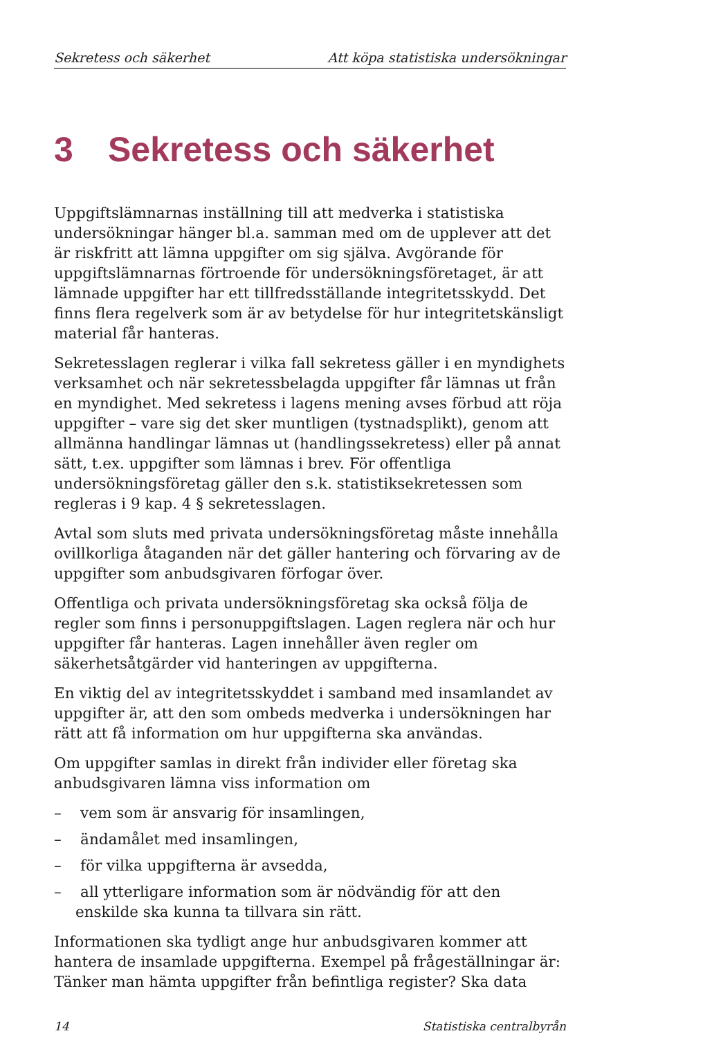Sekretess och säkerhet Att köpa statistiska undersökningar
3 Sekretess och säkerhet
Uppgiftslämnarnas inställning till att medverka i statistiska undersökningar hänger bl.a. samman med om de upplever att det är riskfritt att lämna uppgifter om sig själva. Avgörande för uppgiftslämnarnas förtroende för undersökningsföretaget, är att lämnade uppgifter har ett tillfredsställande integritetsskydd. Det finns flera regelverk som är av betydelse för hur integritetskänsligt material får hanteras.
Sekretesslagen reglerar i vilka fall sekretess gäller i en myndighets verksamhet och när sekretessbelagda uppgifter får lämnas ut från en myndighet. Med sekretess i lagens mening avses förbud att röja uppgifter – vare sig det sker muntligen (tystnadsplikt), genom att allmänna handlingar lämnas ut (handlingssekretess) eller på annat sätt, t.ex. uppgifter som lämnas i brev. För offentliga undersökningsföretag gäller den s.k. statistiksekretessen som regleras i 9 kap. 4 § sekretesslagen.
Avtal som sluts med privata undersökningsföretag måste innehålla ovillkorliga åtaganden när det gäller hantering och förvaring av de uppgifter som anbudsgivaren förfogar över.
Offentliga och privata undersökningsföretag ska också följa de regler som finns i personuppgiftslagen. Lagen reglera när och hur uppgifter får hanteras. Lagen innehåller även regler om säkerhetsåtgärder vid hanteringen av uppgifterna.
En viktig del av integritetsskyddet i samband med insamlandet av uppgifter är, att den som ombeds medverka i undersökningen har rätt att få information om hur uppgifterna ska användas.
Om uppgifter samlas in direkt från individer eller företag ska anbudsgivaren lämna viss information om
– vem som är ansvarig för insamlingen,
– ändamålet med insamlingen,
– för vilka uppgifterna är avsedda,
– all ytterligare information som är nödvändig för att den enskilde ska kunna ta tillvara sin rätt.
Informationen ska tydligt ange hur anbudsgivaren kommer att hantera de insamlade uppgifterna. Exempel på frågeställningar är: Tänker man hämta uppgifter från befintliga register? Ska data
14 Statistiska centralbyrån